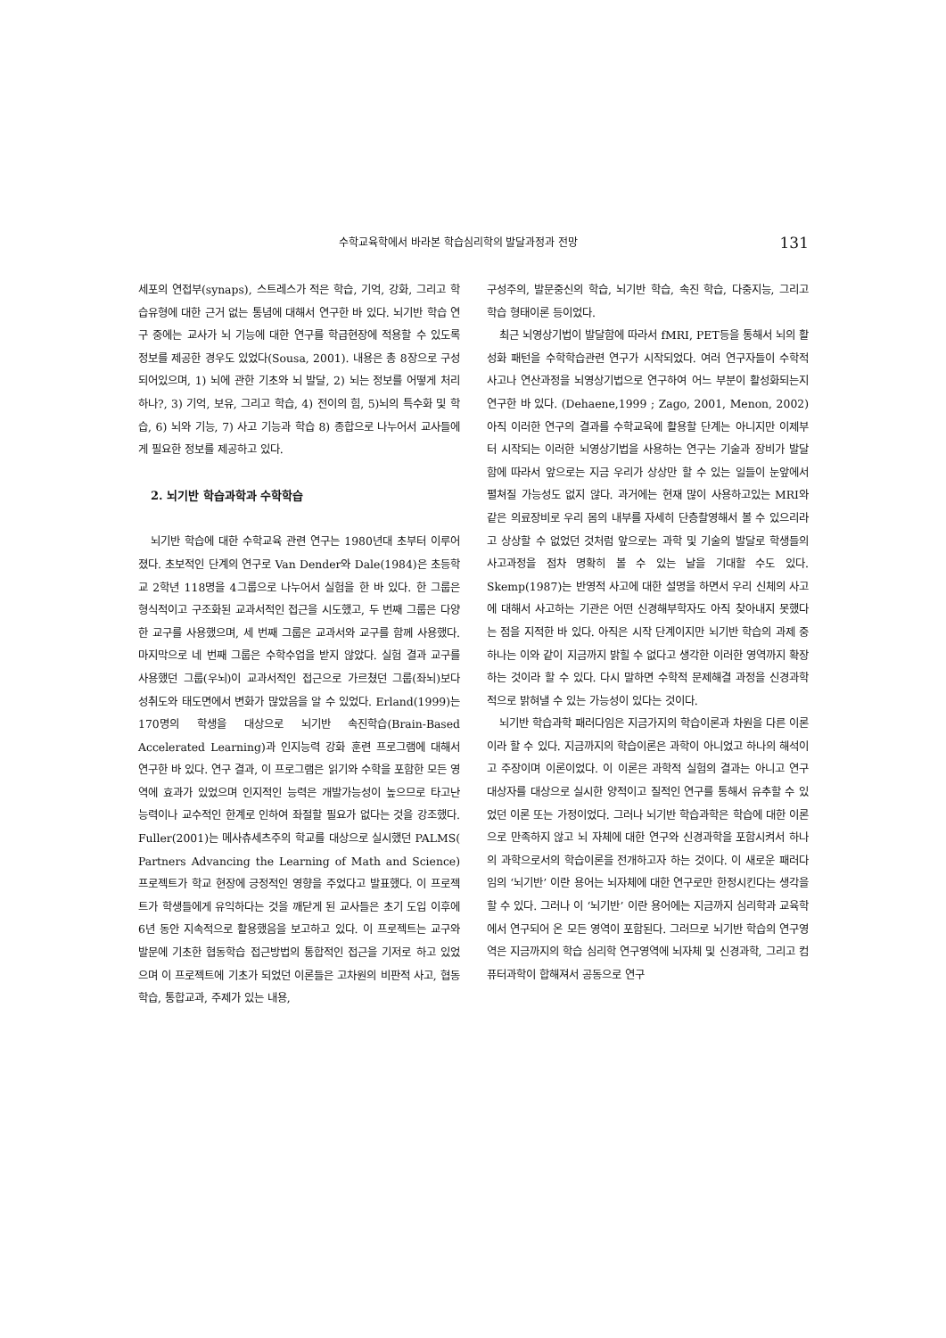수학교육학에서 바라본 학습심리학의 발달과정과 전망 131
세포의 연접부(synaps), 스트레스가 적은 학습, 기억, 강화, 그리고 학습유형에 대한 근거 없는 통념에 대해서 연구한 바 있다. 뇌기반 학습 연구 중에는 교사가 뇌 기능에 대한 연구를 학급현장에 적용할 수 있도록 정보를 제공한 경우도 있었다(Sousa, 2001). 내용은 총 8장으로 구성되어있으며, 1) 뇌에 관한 기초와 뇌 발달, 2) 뇌는 정보를 어떻게 처리하나?, 3) 기억, 보유, 그리고 학습, 4) 전이의 힘, 5)뇌의 특수화 및 학습, 6) 뇌와 기능, 7) 사고 기능과 학습 8) 종합으로 나누어서 교사들에게 필요한 정보를 제공하고 있다.
2. 뇌기반 학습과학과 수학학습
뇌기반 학습에 대한 수학교육 관련 연구는 1980년대 초부터 이루어졌다. 초보적인 단계의 연구로 Van Dender와 Dale(1984)은 초등학교 2학년 118명을 4그룹으로 나누어서 실험을 한 바 있다. 한 그룹은 형식적이고 구조화된 교과서적인 접근을 시도했고, 두 번째 그룹은 다양한 교구를 사용했으며, 세 번째 그룹은 교과서와 교구를 함께 사용했다. 마지막으로 네 번째 그룹은 수학수업을 받지 않았다. 실험 결과 교구를 사용했던 그룹(우뇌)이 교과서적인 접근으로 가르쳤던 그룹(좌뇌)보다 성취도와 태도면에서 변화가 많았음을 알 수 있었다. Erland(1999)는 170명의 학생을 대상으로 뇌기반 속진학습(Brain-Based Accelerated Learning)과 인지능력 강화 훈련 프로그램에 대해서 연구한 바 있다. 연구 결과, 이 프로그램은 읽기와 수학을 포함한 모든 영역에 효과가 있었으며 인지적인 능력은 개발가능성이 높으므로 타고난 능력이나 교수적인 한계로 인하여 좌절할 필요가 없다는 것을 강조했다. Fuller(2001)는 메사츄세츠주의 학교를 대상으로 실시했던 PALMS( Partners Advancing the Learning of Math and Science) 프로젝트가 학교 현장에 긍정적인 영향을 주었다고 발표했다. 이 프로젝트가 학생들에게 유익하다는 것을 깨닫게 된 교사들은 초기 도입 이후에 6년 동안 지속적으로 활용했음을 보고하고 있다. 이 프로젝트는 교구와 발문에 기초한 협동학습 접근방법의 통합적인 접근을 기저로 하고 있었으며 이 프로젝트에 기초가 되었던 이론들은 고차원의 비판적 사고, 협동학습, 통합교과, 주제가 있는 내용,
구성주의, 발문중신의 학습, 뇌기반 학습, 속진 학습, 다중지능, 그리고 학습 형태이론 등이었다.
최근 뇌영상기법이 발달함에 따라서 fMRI, PET등을 통해서 뇌의 활성화 패턴을 수학학습관련 연구가 시작되었다. 여러 연구자들이 수학적 사고나 연산과정을 뇌영상기법으로 연구하여 어느 부분이 활성화되는지 연구한 바 있다. (Dehaene,1999 ; Zago, 2001, Menon, 2002) 아직 이러한 연구의 결과를 수학교육에 활용할 단계는 아니지만 이제부터 시작되는 이러한 뇌영상기법을 사용하는 연구는 기술과 장비가 발달함에 따라서 앞으로는 지금 우리가 상상만 할 수 있는 일들이 눈앞에서 펼쳐질 가능성도 없지 않다. 과거에는 현재 많이 사용하고있는 MRI와 같은 의료장비로 우리 몸의 내부를 자세히 단층촬영해서 볼 수 있으리라고 상상할 수 없었던 것처럼 앞으로는 과학 및 기술의 발달로 학생들의 사고과정을 점차 명확히 볼 수 있는 날을 기대할 수도 있다. Skemp(1987)는 반영적 사고에 대한 설명을 하면서 우리 신체의 사고에 대해서 사고하는 기관은 어떤 신경해부학자도 아직 찾아내지 못했다는 점을 지적한 바 있다. 아직은 시작 단계이지만 뇌기반 학습의 과제 중 하나는 이와 같이 지금까지 밝힐 수 없다고 생각한 이러한 영역까지 확장하는 것이라 할 수 있다. 다시 말하면 수학적 문제해결 과정을 신경과학적으로 밝혀낼 수 있는 가능성이 있다는 것이다.
뇌기반 학습과학 패러다임은 지금가지의 학습이론과 차원을 다른 이론이라 할 수 있다. 지금까지의 학습이론은 과학이 아니었고 하나의 해석이고 주장이며 이론이었다. 이 이론은 과학적 실험의 결과는 아니고 연구 대상자를 대상으로 실시한 양적이고 질적인 연구를 통해서 유추할 수 있었던 이론 또는 가정이었다. 그러나 뇌기반 학습과학은 학습에 대한 이론으로 만족하지 않고 뇌 자체에 대한 연구와 신경과학을 포함시켜서 하나의 과학으로서의 학습이론을 전개하고자 하는 것이다. 이 새로운 패러다임의 ‘뇌기반’ 이란 용어는 뇌자체에 대한 연구로만 한정시킨다는 생각을 할 수 있다. 그러나 이 ‘뇌기반’ 이란 용어에는 지금까지 심리학과 교육학에서 연구되어 온 모든 영역이 포함된다. 그러므로 뇌기반 학습의 연구영역은 지금까지의 학습 심리학 연구영역에 뇌자체 및 신경과학, 그리고 컴퓨터과학이 합해져서 공동으로 연구